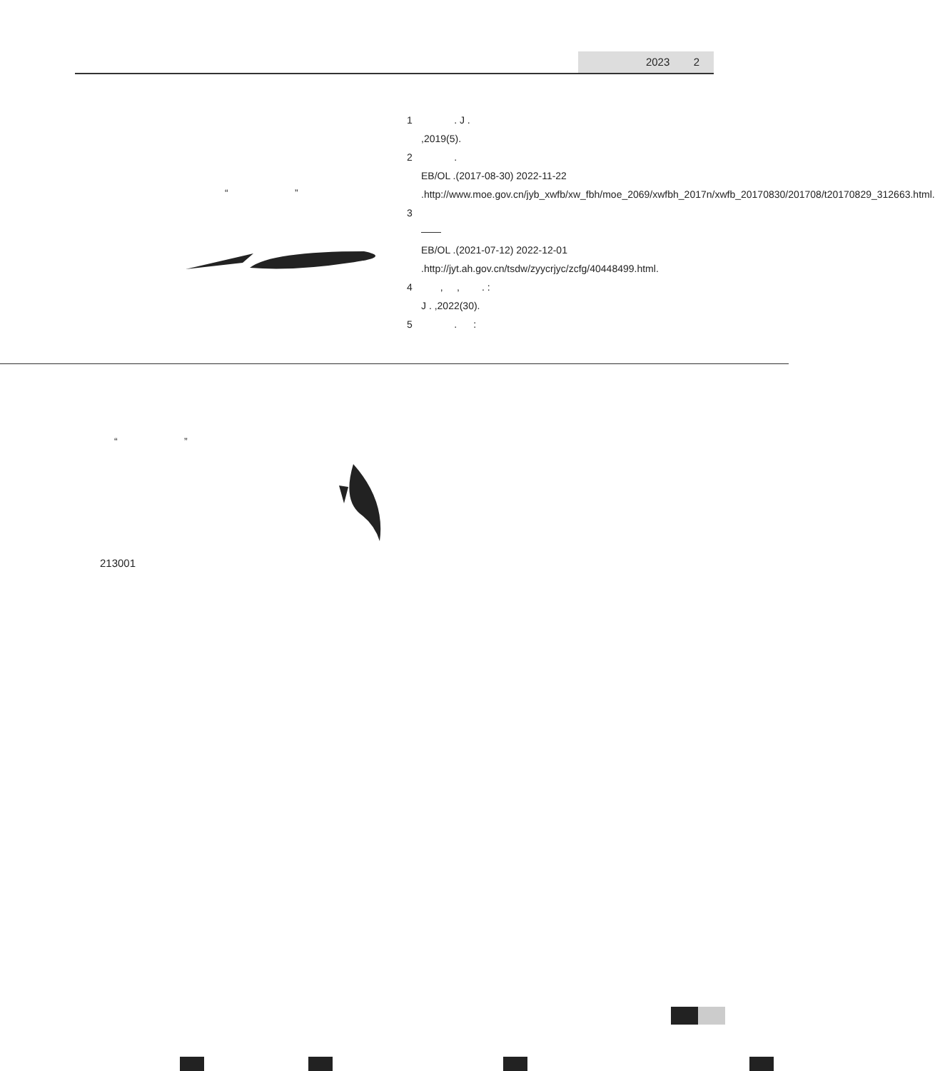2023 2
“ ”
1 . J .
,2019(5).
2 .
EB/OL .(2017-08-30) 2022-11-22 .http://www.moe.gov.cn/jyb_xwfb/xw_fbh/moe_2069/xwfbh_2017n/xwfb_20170830/201708/t20170829_312663.html.
3
——
EB/OL .(2021-07-12) 2022-12-01 .http://jyt.ah.gov.cn/tsdw/zyycrjyc/zcfg/40448499.html.
4 , , . :
J . ,2022(30).
5 . :
“ ”
213001